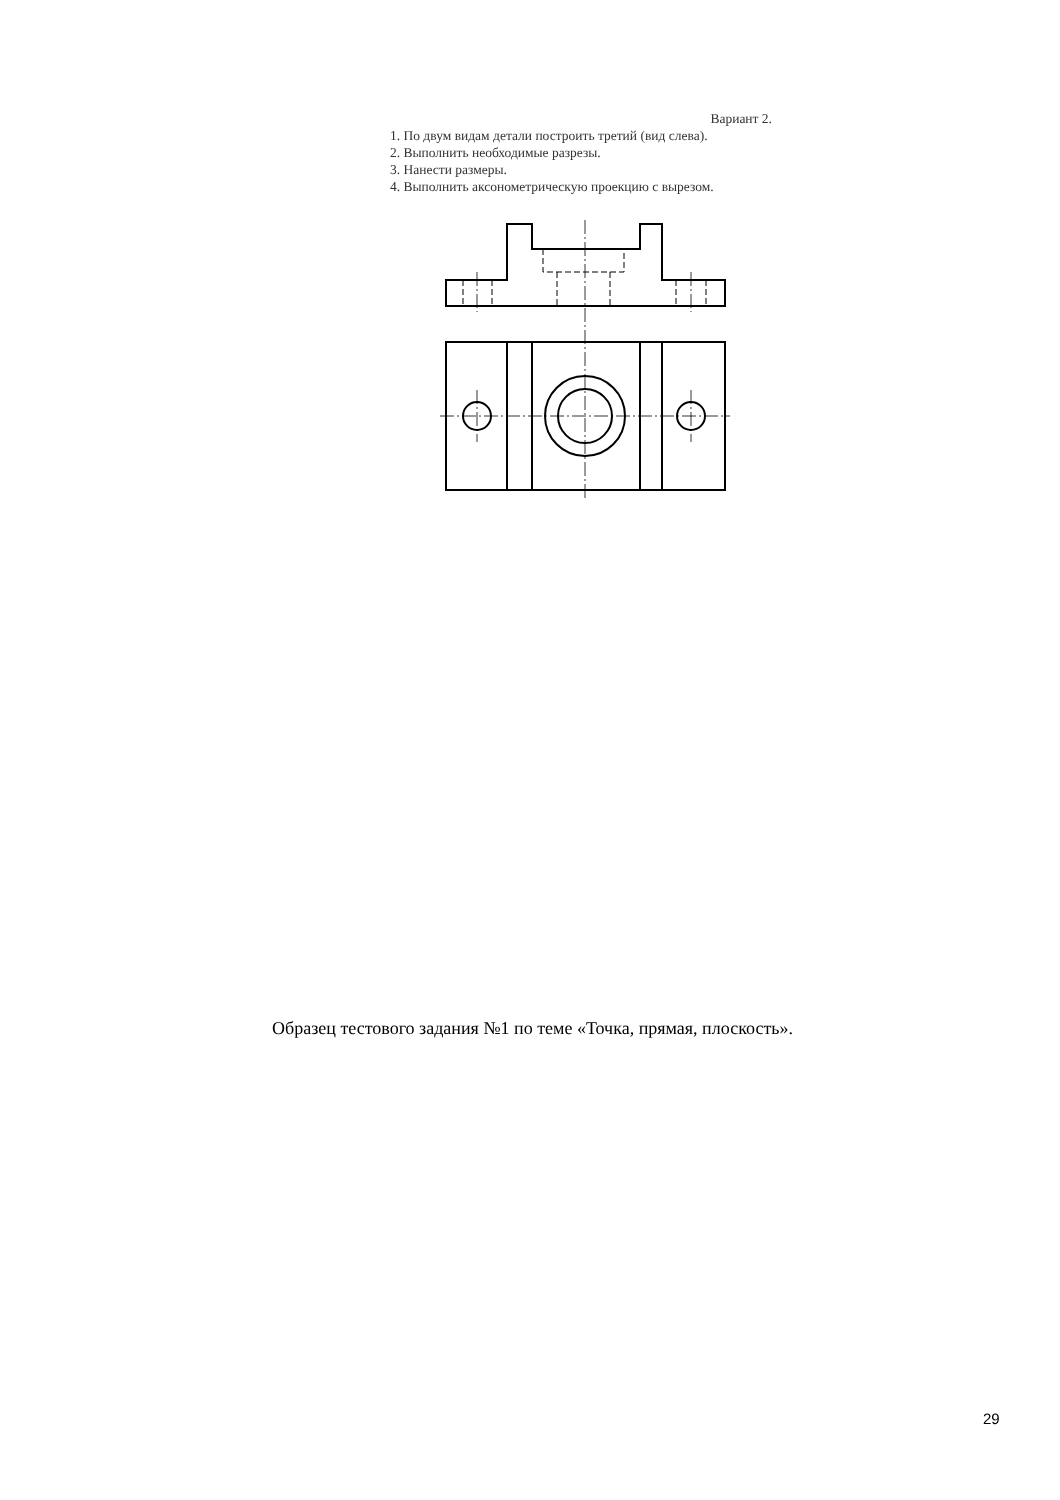Вариант 2.
1. По двум видам детали построить третий (вид слева).
2. Выполнить необходимые разрезы.
3. Нанести размеры.
4. Выполнить аксонометрическую проекцию с вырезом.
Образец тестового задания №1 по теме «Точка, прямая, плоскость».
29